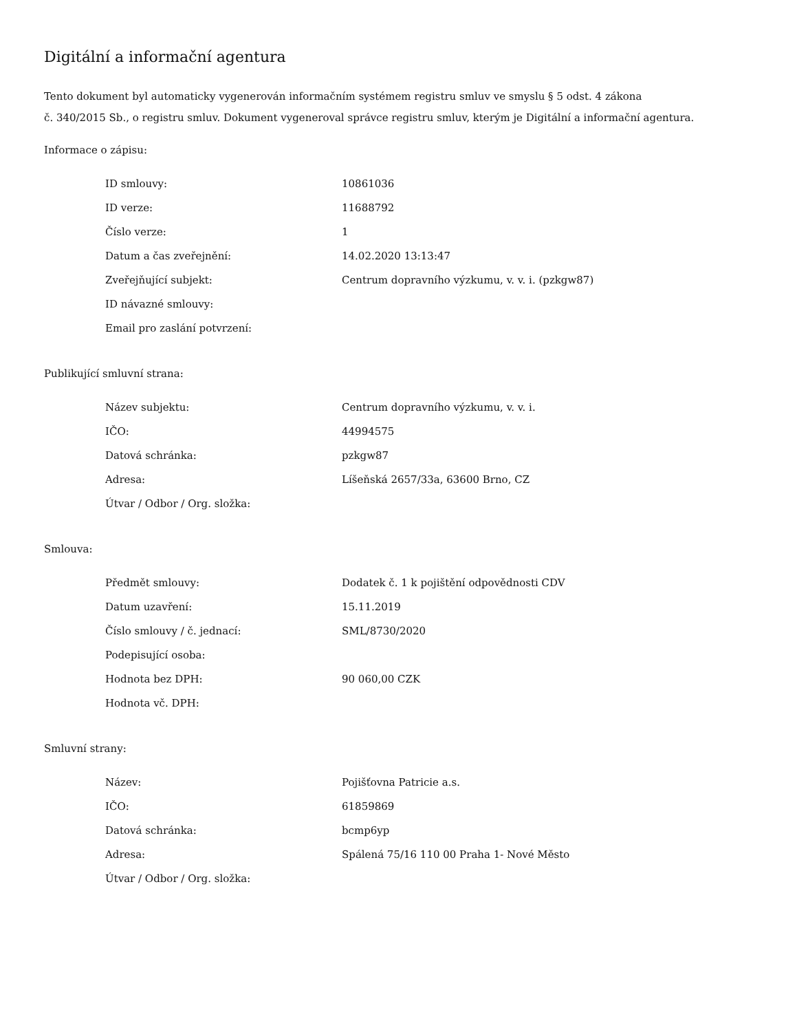Digitální a informační agentura
Tento dokument byl automaticky vygenerován informačním systémem registru smluv ve smyslu § 5 odst. 4 zákona
č. 340/2015 Sb., o registru smluv. Dokument vygeneroval správce registru smluv, kterým je Digitální a informační agentura.
Informace o zápisu:
| ID smlouvy: | 10861036 |
| ID verze: | 11688792 |
| Číslo verze: | 1 |
| Datum a čas zveřejnění: | 14.02.2020 13:13:47 |
| Zveřejňující subjekt: | Centrum dopravního výzkumu, v. v. i. (pzkgw87) |
| ID návazné smlouvy: | |
| Email pro zaslání potvrzení: | |
Publikující smluvní strana:
| Název subjektu: | Centrum dopravního výzkumu, v. v. i. |
| IČO: | 44994575 |
| Datová schránka: | pzkgw87 |
| Adresa: | Líšeňská 2657/33a, 63600 Brno, CZ |
| Útvar / Odbor / Org. složka: | |
Smlouva:
| Předmět smlouvy: | Dodatek č. 1 k pojištění odpovědnosti CDV |
| Datum uzavření: | 15.11.2019 |
| Číslo smlouvy / č. jednací: | SML/8730/2020 |
| Podepisující osoba: | |
| Hodnota bez DPH: | 90 060,00 CZK |
| Hodnota vč. DPH: | |
Smluvní strany:
| Název: | Pojišťovna Patricie a.s. |
| IČO: | 61859869 |
| Datová schránka: | bcmp6yp |
| Adresa: | Spálená 75/16 110 00 Praha 1- Nové Město |
| Útvar / Odbor / Org. složka: | |